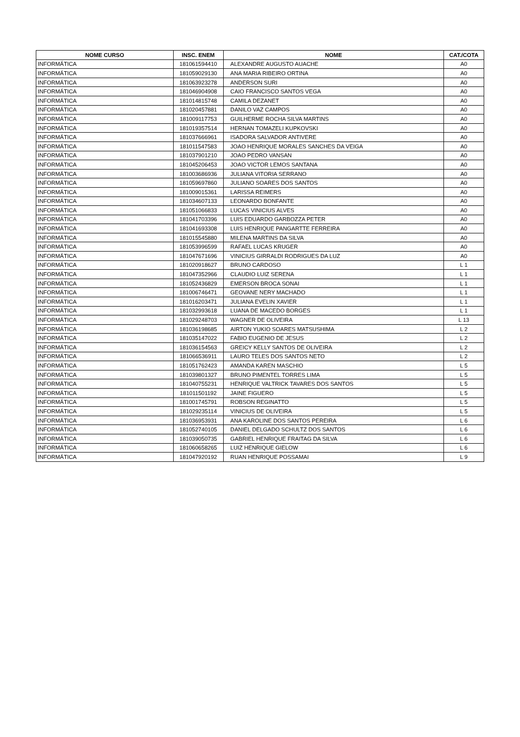| NOME CURSO | INSC. ENEM | NOME | CAT./COTA |
| --- | --- | --- | --- |
| INFORMÁTICA | 181061594410 | ALEXANDRE AUGUSTO AUACHE | A0 |
| INFORMÁTICA | 181059029130 | ANA MARIA RIBEIRO ORTINA | A0 |
| INFORMÁTICA | 181063923278 | ANDERSON SURI | A0 |
| INFORMÁTICA | 181046904908 | CAIO FRANCISCO SANTOS VEGA | A0 |
| INFORMÁTICA | 181014815748 | CAMILA DEZANET | A0 |
| INFORMÁTICA | 181020457881 | DANILO VAZ CAMPOS | A0 |
| INFORMÁTICA | 181009117753 | GUILHERME ROCHA SILVA MARTINS | A0 |
| INFORMÁTICA | 181019357514 | HERNAN TOMAZELI KUPKOVSKI | A0 |
| INFORMÁTICA | 181037666961 | ISADORA SALVADOR ANTIVERE | A0 |
| INFORMÁTICA | 181011547583 | JOAO HENRIQUE MORALES SANCHES DA VEIGA | A0 |
| INFORMÁTICA | 181037901210 | JOAO PEDRO VANSAN | A0 |
| INFORMÁTICA | 181045206453 | JOAO VICTOR LEMOS SANTANA | A0 |
| INFORMÁTICA | 181003686936 | JULIANA VITORIA SERRANO | A0 |
| INFORMÁTICA | 181059697860 | JULIANO SOARES DOS SANTOS | A0 |
| INFORMÁTICA | 181009015361 | LARISSA REIMERS | A0 |
| INFORMÁTICA | 181034607133 | LEONARDO BONFANTE | A0 |
| INFORMÁTICA | 181051066833 | LUCAS VINICIUS ALVES | A0 |
| INFORMÁTICA | 181041703396 | LUIS EDUARDO GARBOZZA PETER | A0 |
| INFORMÁTICA | 181041693308 | LUIS HENRIQUE PANGARTTE FERREIRA | A0 |
| INFORMÁTICA | 181015545880 | MILENA MARTINS DA SILVA | A0 |
| INFORMÁTICA | 181053996599 | RAFAEL LUCAS KRUGER | A0 |
| INFORMÁTICA | 181047671696 | VINICIUS GIRRALDI RODRIGUES DA LUZ | A0 |
| INFORMÁTICA | 181020918627 | BRUNO CARDOSO | L 1 |
| INFORMÁTICA | 181047352966 | CLAUDIO LUIZ SERENA | L 1 |
| INFORMÁTICA | 181052436829 | EMERSON BROCA SONAI | L 1 |
| INFORMÁTICA | 181006746471 | GEOVANE NERY MACHADO | L 1 |
| INFORMÁTICA | 181016203471 | JULIANA EVELIN XAVIER | L 1 |
| INFORMÁTICA | 181032993618 | LUANA DE MACEDO BORGES | L 1 |
| INFORMÁTICA | 181029248703 | WAGNER DE OLIVEIRA | L 13 |
| INFORMÁTICA | 181036198685 | AIRTON YUKIO SOARES MATSUSHIMA | L 2 |
| INFORMÁTICA | 181035147022 | FABIO EUGENIO DE JESUS | L 2 |
| INFORMÁTICA | 181036154563 | GREICY KELLY SANTOS DE OLIVEIRA | L 2 |
| INFORMÁTICA | 181066536911 | LAURO TELES DOS SANTOS NETO | L 2 |
| INFORMÁTICA | 181051762423 | AMANDA KAREN MASCHIO | L 5 |
| INFORMÁTICA | 181039801327 | BRUNO PIMENTEL TORRES LIMA | L 5 |
| INFORMÁTICA | 181040755231 | HENRIQUE VALTRICK TAVARES DOS SANTOS | L 5 |
| INFORMÁTICA | 181011501192 | JAINE FIGUERO | L 5 |
| INFORMÁTICA | 181001745791 | ROBSON REGINATTO | L 5 |
| INFORMÁTICA | 181029235114 | VINICIUS DE OLIVEIRA | L 5 |
| INFORMÁTICA | 181036953931 | ANA KAROLINE DOS SANTOS PEREIRA | L 6 |
| INFORMÁTICA | 181052740105 | DANIEL DELGADO SCHULTZ DOS SANTOS | L 6 |
| INFORMÁTICA | 181039050735 | GABRIEL HENRIQUE FRAITAG DA SILVA | L 6 |
| INFORMÁTICA | 181060658265 | LUIZ HENRIQUE GIELOW | L 6 |
| INFORMÁTICA | 181047920192 | RUAN HENRIQUE POSSAMAI | L 9 |